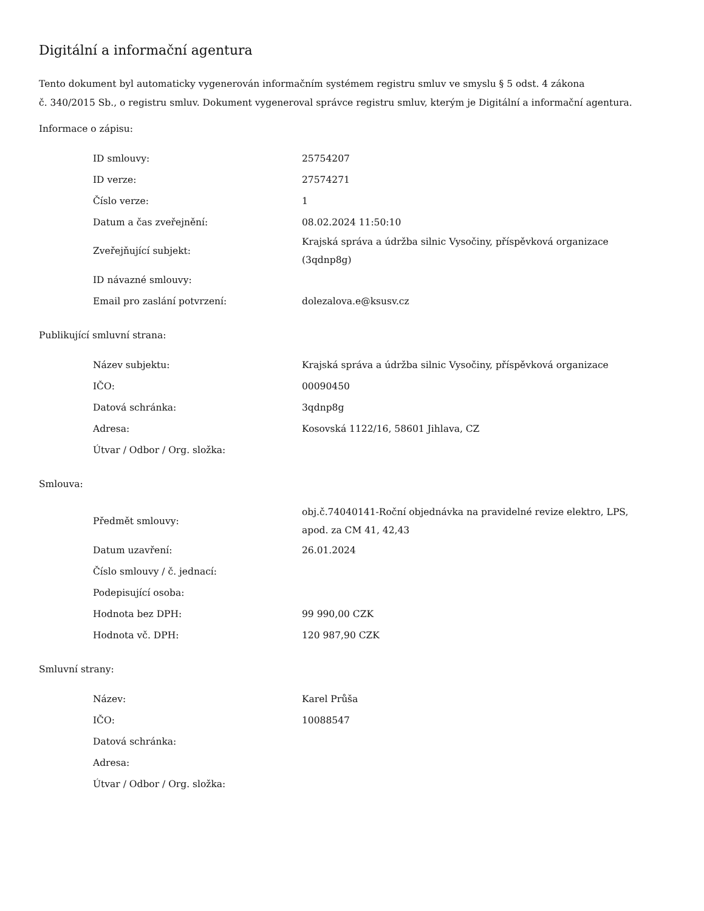Digitální a informační agentura
Tento dokument byl automaticky vygenerován informačním systémem registru smluv ve smyslu § 5 odst. 4 zákona
č. 340/2015 Sb., o registru smluv. Dokument vygeneroval správce registru smluv, kterým je Digitální a informační agentura.
Informace o zápisu:
| ID smlouvy: | 25754207 |
| ID verze: | 27574271 |
| Číslo verze: | 1 |
| Datum a čas zveřejnění: | 08.02.2024 11:50:10 |
| Zveřejňující subjekt: | Krajská správa a údržba silnic Vysočiny, příspěvková organizace (3qdnp8g) |
| ID návazné smlouvy: | |
| Email pro zaslání potvrzení: | dolezalova.e@ksusv.cz |
Publikující smluvní strana:
| Název subjektu: | Krajská správa a údržba silnic Vysočiny, příspěvková organizace |
| IČO: | 00090450 |
| Datová schránka: | 3qdnp8g |
| Adresa: | Kosovská 1122/16, 58601 Jihlava, CZ |
| Útvar / Odbor / Org. složka: | |
Smlouva:
| Předmět smlouvy: | obj.č.74040141-Roční objednávka na pravidelné revize elektro, LPS, apod. za CM 41, 42,43 |
| Datum uzavření: | 26.01.2024 |
| Číslo smlouvy / č. jednací: | |
| Podepisující osoba: | |
| Hodnota bez DPH: | 99 990,00 CZK |
| Hodnota vč. DPH: | 120 987,90 CZK |
Smluvní strany:
| Název: | Karel Průša |
| IČO: | 10088547 |
| Datová schránka: | |
| Adresa: | |
| Útvar / Odbor / Org. složka: | |